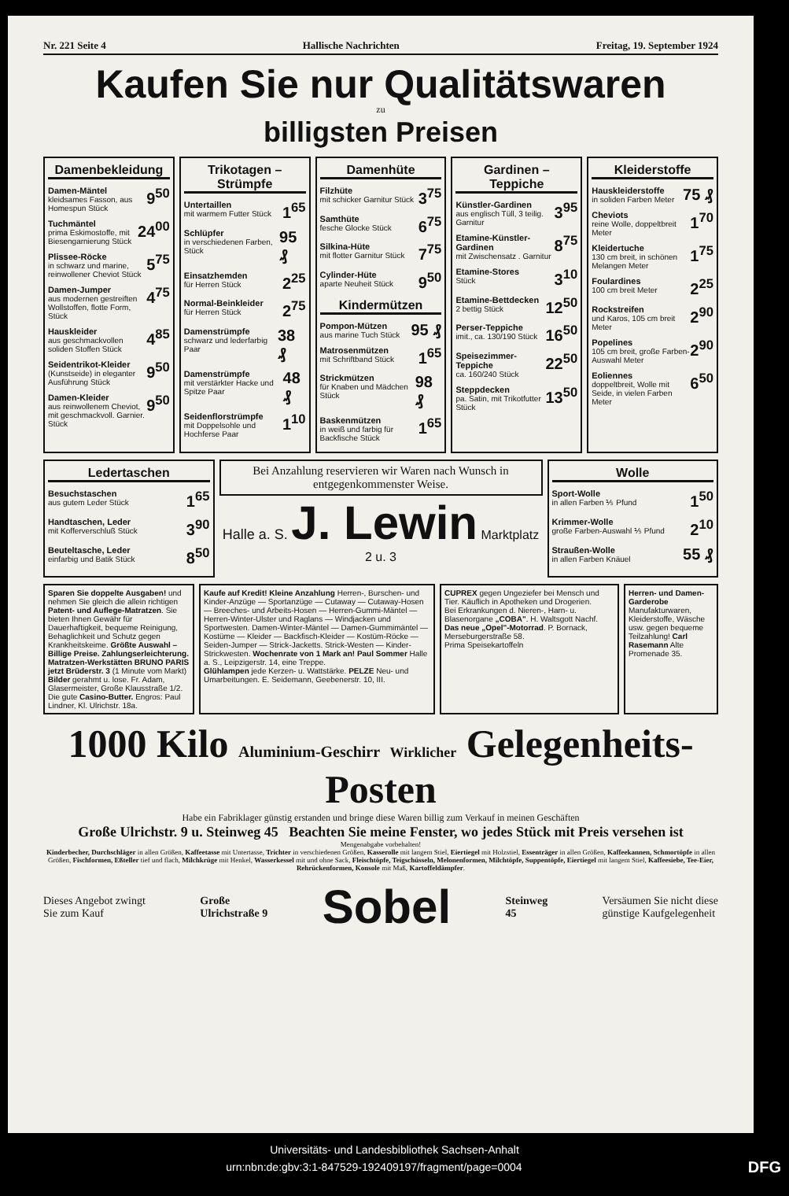Nr. 221 Seite 4 Hallische Nachrichten Freitag, 19. September 1924
Kaufen Sie nur Qualitätswaren
zu
billigsten Preisen
Damenbekleidung
Damen-Mäntel
kleidsames Fasson, aus Homespun Stück 9<sup>50</sup>
Tuchmäntel
prima Eskimostoffe, mit Biesengarnierung Stück 24<sup>00</sup>
Plissee-Röcke
in schwarz und marine, reinwollener Cheviot Stück 5<sup>75</sup>
Damen-Jumper
aus modernen gestreiften Wollstoffen, flotte Form, Stück 4<sup>75</sup>
Hauskleider
aus geschmackvollen soliden Stoffen Stück 4<sup>85</sup>
Seidentrikot-Kleider
(Kunstseide) in eleganter Ausführung Stück 9<sup>50</sup>
Damen-Kleider
aus reinwollenem Cheviot, mit geschmackvoll. Garnier. Stück 9<sup>50</sup>
Trikotagen – Strümpfe
Untertaillen
mit warmem Futter Stück 1<sup>65</sup>
Schlüpfer
in verschiedenen Farben, Stück 95 ₰
Einsatzhemden
für Herren Stück 2<sup>25</sup>
Normal-Beinkleider
für Herren Stück 2<sup>75</sup>
Damenstrümpfe
schwarz und lederfarbig Paar 38 ₰
Damenstrümpfe
mit verstärkter Hacke und Spitze Paar 48 ₰
Seidenflorstrümpfe
mit Doppelsohle und Hochferse Paar 1<sup>10</sup>
Damenhüte
Filzhüte
mit schicker Garnitur Stück 3<sup>75</sup>
Samthüte
fesche Glocke Stück 6<sup>75</sup>
Silkina-Hüte
mit flotter Garnitur Stück 7<sup>75</sup>
Cylinder-Hüte
aparte Neuheit Stück 9<sup>50</sup>
Kindermützen
Pompon-Mützen
aus marine Tuch Stück 95 ₰
Matrosenmützen
mit Schriftband Stück 1<sup>65</sup>
Strickmützen
für Knaben und Mädchen Stück 98 ₰
Baskenmützen
in weiß und farbig für Backfische Stück 1<sup>65</sup>
Gardinen – Teppiche
Künstler-Gardinen
aus englisch Tüll, 3 teilig. Garnitur 3<sup>95</sup>
Etamine-Künstler-Gardinen
mit Zwischensatz . Garnitur 8<sup>75</sup>
Etamine-Stores
Stück 3<sup>10</sup>
Etamine-Bettdecken
2 bettig Stück 12<sup>50</sup>
Perser-Teppiche
imit., ca. 130/190 Stück 16<sup>50</sup>
Speisezimmer-Teppiche
ca. 160/240 Stück 22<sup>50</sup>
Steppdecken
pa. Satin, mit Trikotfutter Stück 13<sup>50</sup>
Kleiderstoffe
Hauskleiderstoffe
in soliden Farben Meter 75 ₰
Cheviots
reine Wolle, doppeltbreit Meter 1<sup>70</sup>
Kleidertuche
130 cm breit, in schönen Melangen Meter 1<sup>75</sup>
Foulardines
100 cm breit Meter 2<sup>25</sup>
Rockstreifen
und Karos, 105 cm breit Meter 2<sup>90</sup>
Popelines
105 cm breit, große Farben-Auswahl Meter 2<sup>90</sup>
Eoliennes
doppeltbreit, Wolle mit Seide, in vielen Farben Meter 6<sup>50</sup>
Ledertaschen
Besuchstaschen
aus gutem Leder Stück 1<sup>65</sup>
Handtaschen, Leder
mit Kofferverschluß Stück 3<sup>90</sup>
Beuteltasche, Leder
einfarbig und Batik Stück 8<sup>50</sup>
Bei Anzahlung reservieren wir Waren nach Wunsch in entgegenkommenster Weise.
Halle a. S. J. Lewin Marktplatz 2 u. 3
Wolle
Sport-Wolle
in allen Farben ⅕ Pfund 1<sup>50</sup>
Krimmer-Wolle
große Farben-Auswahl ⅕ Pfund 2<sup>10</sup>
Straußen-Wolle
in allen Farben Knäuel 55 ₰
Sparen Sie doppelte Ausgaben! und nehmen Sie gleich die allein richtigen Patent- und Auflege-Matratzen. Sie bieten Ihnen Gewähr für Dauerhaftigkeit, bequeme Reinigung, Behaglichkeit und Schutz gegen Krankheitskeime. Größte Auswahl – Billige Preise. Zahlungserleichterung. Matratzen-Werkstätten BRUNO PARIS jetzt Brüderstr. 3 (1 Minute vom Markt)
Bilder gerahmt u. lose. Fr. Adam, Glasermeister, Große Klausstraße 1/2.
Die gute Casino-Butter. Engros: Paul Lindner, Kl. Ulrichstr. 18a.
Kaufe auf Kredit! Kleine Anzahlung Herren-, Burschen- und Kinder-Anzüge — Sportanzüge — Cutaway — Cutaway-Hosen — Breeches- und Arbeits-Hosen — Herren-Gummi-Mäntel — Herren-Winter-Ulster und Raglans — Windjacken und Sportwesten. Damen-Winter-Mäntel — Damen-Gummimäntel — Kostüme — Kleider — Backfisch-Kleider — Kostüm-Röcke — Seiden-Jumper — Strick-Jacketts. Strick-Westen — Kinder-Strickwesten. Wochenrate von 1 Mark an! Paul Sommer Halle a. S., Leipzigerstr. 14, eine Treppe.
Glühlampen jede Kerzen- u. Wattstärke. PELZE Neu- und Umarbeitungen. E. Seidemann, Geebenerstr. 10, III.
CUPREX gegen Ungeziefer bei Mensch und Tier. Käuflich in Apotheken und Drogerien.
Bei Erkrankungen d. Nieren-, Harn- u. Blasenorgane „COBA". H. Waltsgott Nachf.
Das neue „Opel"-Motorrad. P. Bornack, Merseburgerstraße 58.
Prima Speisekartoffeln
Herren- und Damen-Garderobe Manufakturwaren, Kleiderstoffe, Wäsche usw. gegen bequeme Teilzahlung! Carl Rasemann Alte Promenade 35.
1000 Kilo Aluminium-Geschirr Wirklicher Gelegenheits-Posten
Habe ein Fabriklager günstig erstanden und bringe diese Waren billig zum Verkauf in meinen Geschäften
Große Ulrichstr. 9 u. Steinweg 45 Beachten Sie meine Fenster, wo jedes Stück mit Preis versehen ist
Mengenabgabe vorbehalten!
Kinderbecher, Durchschläger in allen Größen, Kaffeetasse mit Untertasse, Trichter in verschiedenen Größen, Kasserolle mit langem Stiel, Eiertiegel mit Holzstiel, Essenträger in allen Größen, Kaffeekannen, Schmortöpfe in allen Größen, Fischformen, Eßteller tief und flach, Milchkrüge mit Henkel, Wasserkessel mit und ohne Sack, Fleischtöpfe, Teigschüsseln, Melonenformen, Milchtöpfe, Suppentöpfe, Eiertiegel mit langem Stiel, Kaffeesiebe, Tee-Eier, Rehrückenformen, Konsole mit Maß, Kartoffeldämpfer.
Dieses Angebot zwingt
Sie zum Kauf Große
Ulrichstraße 9 Sobel Steinweg
45 Versäumen Sie nicht diese
günstige Kaufgelegenheit
Universitäts- und Landesbibliothek Sachsen-Anhalt
urn:nbn:de:gbv:3:1-847529-192409197/fragment/page=0004 DFG